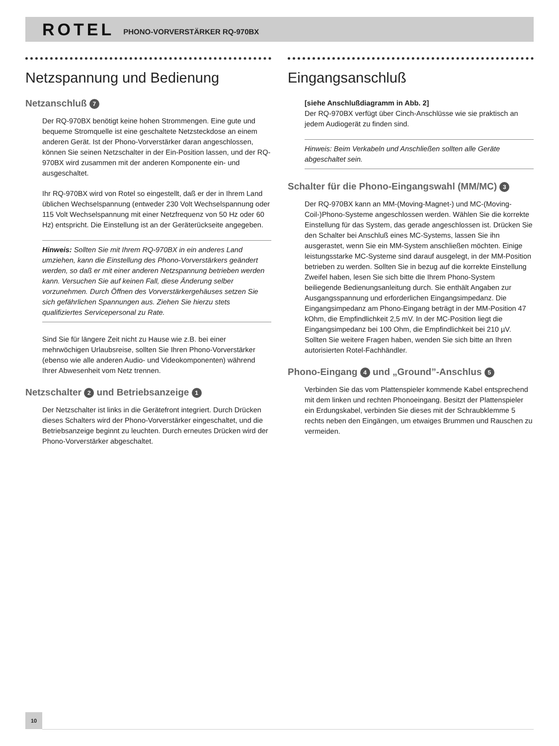ROTEL PHONO-VORVERSTÄRKER RQ-970BX
Netzspannung und Bedienung
Netzanschluß 7
Der RQ-970BX benötigt keine hohen Strommengen. Eine gute und bequeme Stromquelle ist eine geschaltete Netzsteckdose an einem anderen Gerät. Ist der Phono-Vorverstärker daran angeschlossen, können Sie seinen Netzschalter in der Ein-Position lassen, und der RQ-970BX wird zusammen mit der anderen Komponente ein- und ausgeschaltet.
Ihr RQ-970BX wird von Rotel so eingestellt, daß er der in Ihrem Land üblichen Wechselspannung (entweder 230 Volt Wechselspannung oder 115 Volt Wechselspannung mit einer Netzfrequenz von 50 Hz oder 60 Hz) entspricht. Die Einstellung ist an der Geräterückseite angegeben.
Hinweis: Sollten Sie mit Ihrem RQ-970BX in ein anderes Land umziehen, kann die Einstellung des Phono-Vorverstärkers geändert werden, so daß er mit einer anderen Netzspannung betrieben werden kann. Versuchen Sie auf keinen Fall, diese Änderung selber vorzunehmen. Durch Öffnen des Vorverstärkergehäuses setzen Sie sich gefährlichen Spannungen aus. Ziehen Sie hierzu stets qualifiziertes Servicepersonal zu Rate.
Sind Sie für längere Zeit nicht zu Hause wie z.B. bei einer mehrwöchigen Urlaubsreise, sollten Sie Ihren Phono-Vorverstärker (ebenso wie alle anderen Audio- und Videokomponenten) während Ihrer Abwesenheit vom Netz trennen.
Netzschalter 2 und Betriebsanzeige 1
Der Netzschalter ist links in die Gerätefront integriert. Durch Drücken dieses Schalters wird der Phono-Vorverstärker eingeschaltet, und die Betriebsanzeige beginnt zu leuchten. Durch erneutes Drücken wird der Phono-Vorverstärker abgeschaltet.
Eingangsanschluß
[siehe Anschlußdiagramm in Abb. 2]
Der RQ-970BX verfügt über Cinch-Anschlüsse wie sie praktisch an jedem Audiogerät zu finden sind.
Hinweis: Beim Verkabeln und Anschließen sollten alle Geräte abgeschaltet sein.
Schalter für die Phono-Eingangswahl (MM/MC) 3
Der RQ-970BX kann an MM-(Moving-Magnet-) und MC-(Moving-Coil-)Phono-Systeme angeschlossen werden. Wählen Sie die korrekte Einstellung für das System, das gerade angeschlossen ist. Drücken Sie den Schalter bei Anschluß eines MC-Systems, lassen Sie ihn ausgerastet, wenn Sie ein MM-System anschließen möchten. Einige leistungsstarke MC-Systeme sind darauf ausgelegt, in der MM-Position betrieben zu werden. Sollten Sie in bezug auf die korrekte Einstellung Zweifel haben, lesen Sie sich bitte die Ihrem Phono-System beiliegende Bedienungsanleitung durch. Sie enthält Angaben zur Ausgangsspannung und erforderlichen Eingangsimpedanz. Die Eingangsimpedanz am Phono-Eingang beträgt in der MM-Position 47 kOhm, die Empfindlichkeit 2,5 mV. In der MC-Position liegt die Eingangsimpedanz bei 100 Ohm, die Empfindlichkeit bei 210 µV. Sollten Sie weitere Fragen haben, wenden Sie sich bitte an Ihren autorisierten Rotel-Fachhändler.
Phono-Eingang 4 und „Ground”-Anschlus 5
Verbinden Sie das vom Plattenspieler kommende Kabel entsprechend mit dem linken und rechten Phonoeingang. Besitzt der Plattenspieler ein Erdungskabel, verbinden Sie dieses mit der Schraubklemme 5 rechts neben den Eingängen, um etwaiges Brummen und Rauschen zu vermeiden.
10